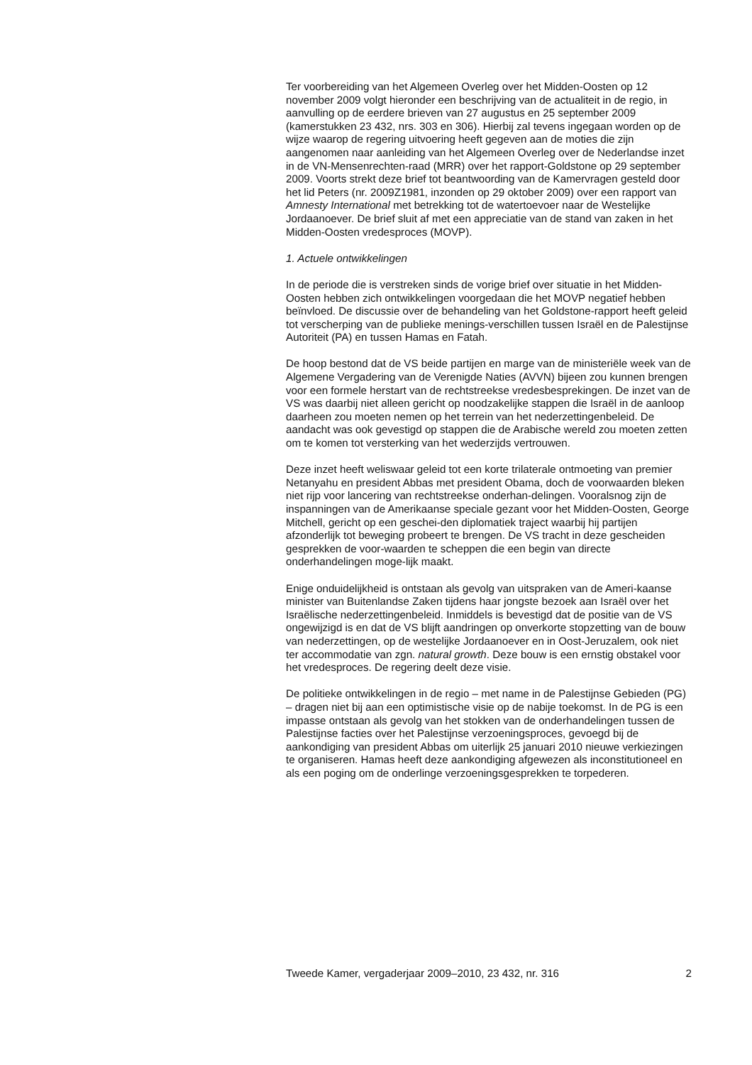Ter voorbereiding van het Algemeen Overleg over het Midden-Oosten op 12 november 2009 volgt hieronder een beschrijving van de actualiteit in de regio, in aanvulling op de eerdere brieven van 27 augustus en 25 september 2009 (kamerstukken 23 432, nrs. 303 en 306). Hierbij zal tevens ingegaan worden op de wijze waarop de regering uitvoering heeft gegeven aan de moties die zijn aangenomen naar aanleiding van het Algemeen Overleg over de Nederlandse inzet in de VN-Mensenrechten-raad (MRR) over het rapport-Goldstone op 29 september 2009. Voorts strekt deze brief tot beantwoording van de Kamervragen gesteld door het lid Peters (nr. 2009Z1981, inzonden op 29 oktober 2009) over een rapport van Amnesty International met betrekking tot de watertoevoer naar de Westelijke Jordaanoever. De brief sluit af met een appreciatie van de stand van zaken in het Midden-Oosten vredesproces (MOVP).
1. Actuele ontwikkelingen
In de periode die is verstreken sinds de vorige brief over situatie in het Midden-Oosten hebben zich ontwikkelingen voorgedaan die het MOVP negatief hebben beïnvloed. De discussie over de behandeling van het Goldstone-rapport heeft geleid tot verscherping van de publieke menings-verschillen tussen Israël en de Palestijnse Autoriteit (PA) en tussen Hamas en Fatah.
De hoop bestond dat de VS beide partijen en marge van de ministeriële week van de Algemene Vergadering van de Verenigde Naties (AVVN) bijeen zou kunnen brengen voor een formele herstart van de rechtstreekse vredesbesprekingen. De inzet van de VS was daarbij niet alleen gericht op noodzakelijke stappen die Israël in de aanloop daarheen zou moeten nemen op het terrein van het nederzettingenbeleid. De aandacht was ook gevestigd op stappen die de Arabische wereld zou moeten zetten om te komen tot versterking van het wederzijds vertrouwen.
Deze inzet heeft weliswaar geleid tot een korte trilaterale ontmoeting van premier Netanyahu en president Abbas met president Obama, doch de voorwaarden bleken niet rijp voor lancering van rechtstreekse onderhan-delingen. Vooralsnog zijn de inspanningen van de Amerikaanse speciale gezant voor het Midden-Oosten, George Mitchell, gericht op een geschei-den diplomatiek traject waarbij hij partijen afzonderlijk tot beweging probeert te brengen. De VS tracht in deze gescheiden gesprekken de voor-waarden te scheppen die een begin van directe onderhandelingen moge-lijk maakt.
Enige onduidelijkheid is ontstaan als gevolg van uitspraken van de Ameri-kaanse minister van Buitenlandse Zaken tijdens haar jongste bezoek aan Israël over het Israëlische nederzettingenbeleid. Inmiddels is bevestigd dat de positie van de VS ongewijzigd is en dat de VS blijft aandringen op onverkorte stopzetting van de bouw van nederzettingen, op de westelijke Jordaanoever en in Oost-Jeruzalem, ook niet ter accommodatie van zgn. natural growth. Deze bouw is een ernstig obstakel voor het vredesproces. De regering deelt deze visie.
De politieke ontwikkelingen in de regio – met name in de Palestijnse Gebieden (PG) – dragen niet bij aan een optimistische visie op de nabije toekomst. In de PG is een impasse ontstaan als gevolg van het stokken van de onderhandelingen tussen de Palestijnse facties over het Palestijnse verzoeningsproces, gevoegd bij de aankondiging van president Abbas om uiterlijk 25 januari 2010 nieuwe verkiezingen te organiseren. Hamas heeft deze aankondiging afgewezen als inconstitutioneel en als een poging om de onderlinge verzoeningsgesprekken te torpederen.
Tweede Kamer, vergaderjaar 2009–2010, 23 432, nr. 316 2